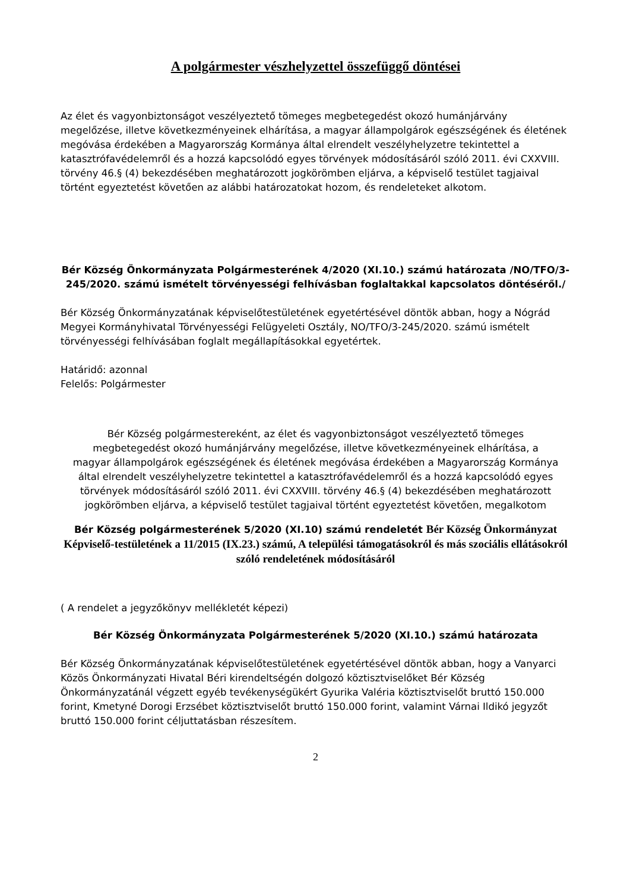A polgármester vészhelyzettel összefüggő döntései
Az élet és vagyonbiztonságot veszélyeztető tömeges megbetegedést okozó humánjárvány megelőzése, illetve következményeinek elhárítása, a magyar állampolgárok egészségének és életének megóvása érdekében a Magyarország Kormánya által elrendelt veszélyhelyzetre tekintettel a katasztrófavédelemről és a hozzá kapcsolódó egyes törvények módosításáról szóló 2011. évi CXXVIII. törvény 46.§ (4) bekezdésében meghatározott jogkörömben eljárva, a képviselő testület tagjaival történt egyeztetést követően az alábbi határozatokat hozom, és rendeleteket alkotom.
Bér Község Önkormányzata Polgármesterének 4/2020 (XI.10.) számú határozata /NO/TFO/3-245/2020. számú ismételt törvényességi felhívásban foglaltakkal kapcsolatos döntéséről./
Bér Község Önkormányzatának képviselőtestületének egyetértésével döntök abban, hogy a Nógrád Megyei Kormányhivatal Törvényességi Felügyeleti Osztály, NO/TFO/3-245/2020. számú ismételt törvényességi felhívásában foglalt megállapításokkal egyetértek.
Határidő: azonnal
Felelős: Polgármester
Bér Község polgármestereként, az élet és vagyonbiztonságot veszélyeztető tömeges megbetegedést okozó humánjárvány megelőzése, illetve következményeinek elhárítása, a magyar állampolgárok egészségének és életének megóvása érdekében a Magyarország Kormánya által elrendelt veszélyhelyzetre tekintettel a katasztrófavédelemről és a hozzá kapcsolódó egyes törvények módosításáról szóló 2011. évi CXXVIII. törvény 46.§ (4) bekezdésében meghatározott jogkörömben eljárva, a képviselő testület tagjaival történt egyeztetést követően, megalkotom
Bér Község polgármesterének 5/2020 (XI.10) számú rendeletét Bér Község Önkormányzat Képviselő-testületének a 11/2015 (IX.23.) számú, A települési támogatásokról és más szociális ellátásokról szóló rendeletének módosításáról
( A rendelet a jegyzőkönyv mellékletét képezi)
Bér Község Önkormányzata Polgármesterének 5/2020 (XI.10.) számú határozata
Bér Község Önkormányzatának képviselőtestületének egyetértésével döntök abban, hogy a Vanyarci Közös Önkormányzati Hivatal Béri kirendeltségén dolgozó köztisztviselőket Bér Község Önkormányzatánál végzett egyéb tevékenységükért Gyurika Valéria köztisztviselőt bruttó 150.000 forint, Kmetyné Dorogi Erzsébet köztisztviselőt bruttó 150.000 forint, valamint Várnai Ildikó jegyzőt bruttó 150.000 forint céljuttatásban részesítem.
2